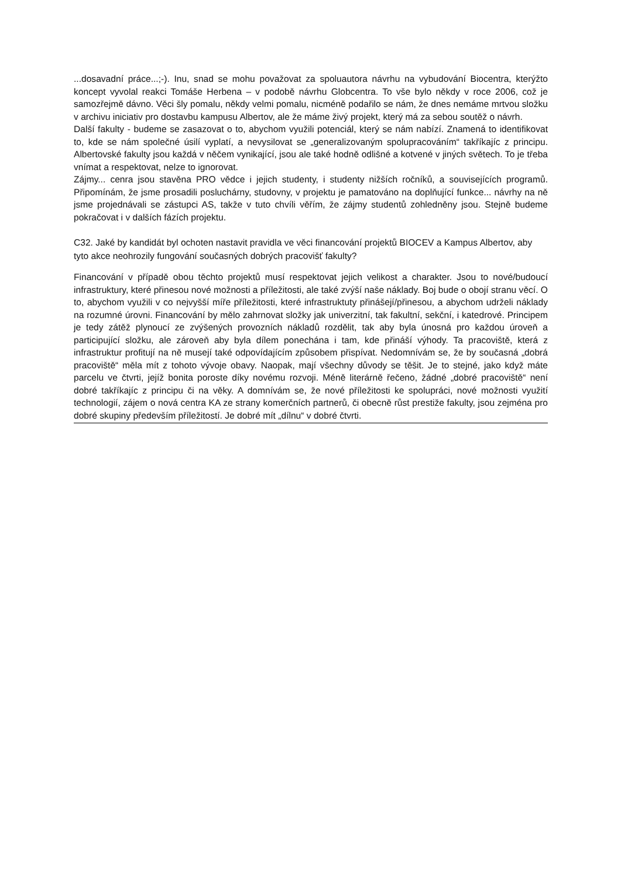...dosavadní práce...;-). Inu, snad se mohu považovat za spoluautora návrhu na vybudování Biocentra, kterýžto koncept vyvolal reakci Tomáše Herbena – v podobě návrhu Globcentra. To vše bylo někdy v roce 2006, což je samozřejmě dávno. Věci šly pomalu, někdy velmi pomalu, nicméně podařilo se nám, že dnes nemáme mrtvou složku v archivu iniciativ pro dostavbu kampusu Albertov, ale že máme živý projekt, který má za sebou soutěž o návrh.
Další fakulty - budeme se zasazovat o to, abychom využili potenciál, který se nám nabízí. Znamená to identifikovat to, kde se nám společné úsilí vyplatí, a nevysilovat se „generalizovaným spolupracováním“ takříkajíc z principu. Albertovské fakulty jsou každá v něčem vynikající, jsou ale také hodně odlišné a kotvené v jiných světech. To je třeba vnímat a respektovat, nelze to ignorovat.
Zájmy... cenra jsou stavěna PRO vědce i jejich studenty, i studenty nižších ročníků, a souvisejících programů. Připomínám, že jsme prosadili posluchárny, studovny, v projektu je pamatováno na doplňující funkce... návrhy na ně jsme projednávali se zástupci AS, takže v tuto chvíli věřím, že zájmy studentů zohledněny jsou. Stejně budeme pokračovat i v dalších fázích projektu.
C32. Jaké by kandidát byl ochoten nastavit pravidla ve věci financování projektů BIOCEV a Kampus Albertov, aby tyto akce neohrozily fungování současných dobrých pracovišť fakulty?
Financování v případě obou těchto projektů musí respektovat jejich velikost a charakter. Jsou to nové/budoucí infrastruktury, které přinesou nové možnosti a příležitosti, ale také zvýší naše náklady. Boj bude o obojí stranu věcí. O to, abychom využili v co nejvyšší míře příležitosti, které infrastruktuty přinášejí/přinesou, a abychom udrželi náklady na rozumné úrovni. Financování by mělo zahrnovat složky jak univerzitní, tak fakultní, sekční, i katedrové. Principem je tedy zátěž plynoucí ze zvýšených provozních nákladů rozdělit, tak aby byla únosná pro každou úroveň a participující složku, ale zároveň aby byla dílem ponechána i tam, kde přináší výhody. Ta pracoviště, která z infrastruktur profitují na ně musejí také odpovídajícím způsobem přispívat. Nedomnívám se, že by současná „dobrá pracoviště“ měla mít z tohoto vývoje obavy. Naopak, mají všechny důvody se těšit. Je to stejné, jako když máte parcelu ve čtvrti, jejíž bonita poroste díky novému rozvoji. Méně literárně řečeno, žádné „dobré pracoviště“ není dobré takříkajíc z principu či na věky. A domnívám se, že nové příležitosti ke spolupráci, nové možnosti využití technologií, zájem o nová centra KA ze strany komerčních partnerů, či obecně růst prestiže fakulty, jsou zejména pro dobré skupiny především příležitostí. Je dobré mít „dílnu“ v dobré čtvrti.